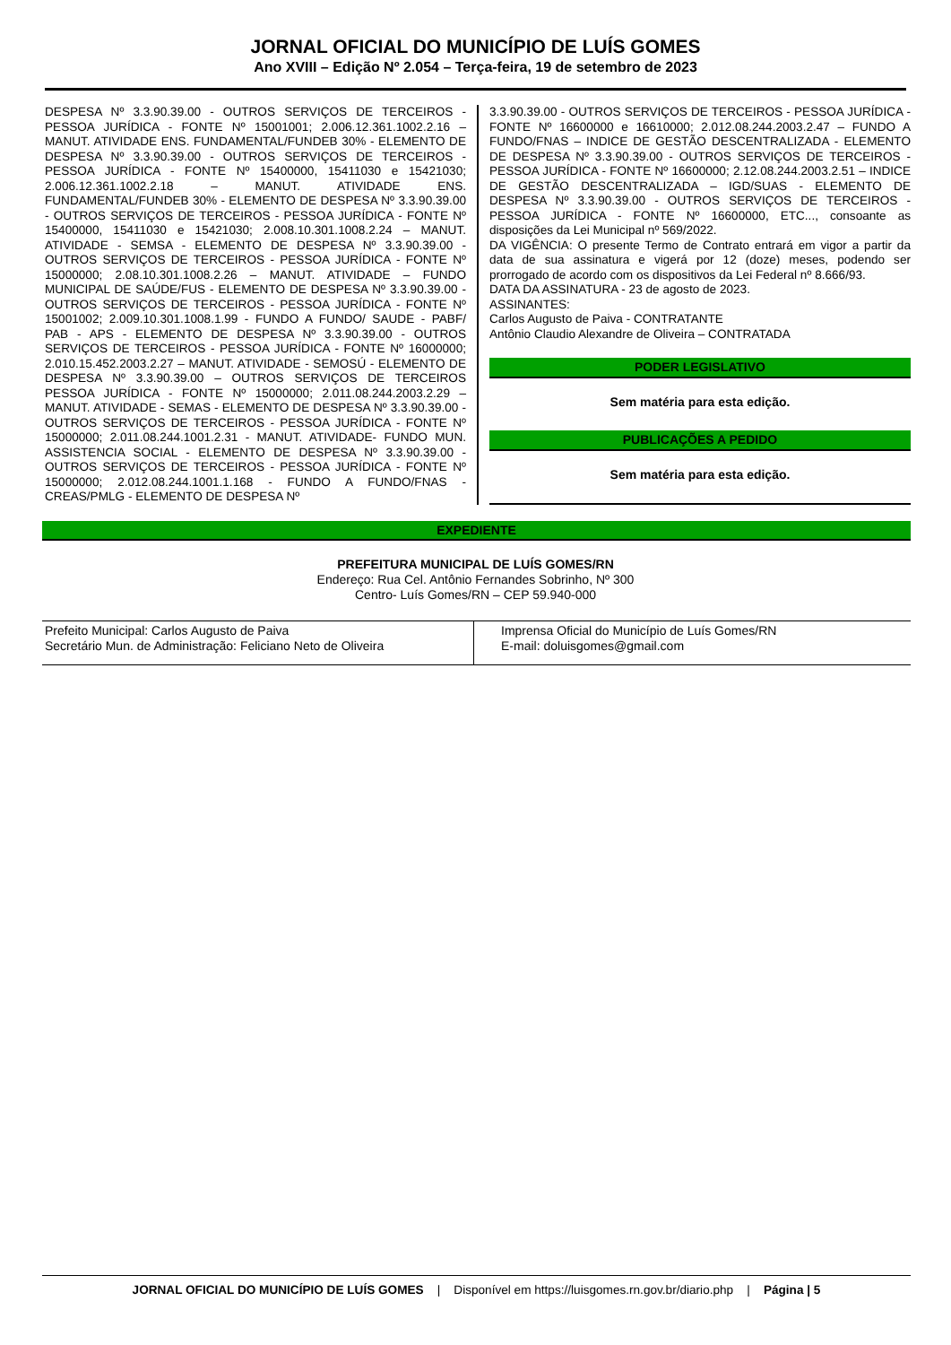JORNAL OFICIAL DO MUNICÍPIO DE LUÍS GOMES
Ano XVIII – Edição Nº 2.054 – Terça-feira, 19 de setembro de 2023
DESPESA Nº 3.3.90.39.00 - OUTROS SERVIÇOS DE TERCEIROS - PESSOA JURÍDICA - FONTE Nº 15001001; 2.006.12.361.1002.2.16 – MANUT. ATIVIDADE ENS. FUNDAMENTAL/FUNDEB 30% - ELEMENTO DE DESPESA Nº 3.3.90.39.00 - OUTROS SERVIÇOS DE TERCEIROS - PESSOA JURÍDICA - FONTE Nº 15400000, 15411030 e 15421030; 2.006.12.361.1002.2.18 – MANUT. ATIVIDADE ENS. FUNDAMENTAL/FUNDEB 30% - ELEMENTO DE DESPESA Nº 3.3.90.39.00 - OUTROS SERVIÇOS DE TERCEIROS - PESSOA JURÍDICA - FONTE Nº 15400000, 15411030 e 15421030; 2.008.10.301.1008.2.24 – MANUT. ATIVIDADE - SEMSA - ELEMENTO DE DESPESA Nº 3.3.90.39.00 - OUTROS SERVIÇOS DE TERCEIROS - PESSOA JURÍDICA - FONTE Nº 15000000; 2.08.10.301.1008.2.26 – MANUT. ATIVIDADE – FUNDO MUNICIPAL DE SAÚDE/FUS - ELEMENTO DE DESPESA Nº 3.3.90.39.00 - OUTROS SERVIÇOS DE TERCEIROS - PESSOA JURÍDICA - FONTE Nº 15001002; 2.009.10.301.1008.1.99 - FUNDO A FUNDO/ SAUDE - PABF/ PAB - APS - ELEMENTO DE DESPESA Nº 3.3.90.39.00 - OUTROS SERVIÇOS DE TERCEIROS - PESSOA JURÍDICA - FONTE Nº 16000000; 2.010.15.452.2003.2.27 – MANUT. ATIVIDADE - SEMOSÚ - ELEMENTO DE DESPESA Nº 3.3.90.39.00 – OUTROS SERVIÇOS DE TERCEIROS PESSOA JURÍDICA - FONTE Nº 15000000; 2.011.08.244.2003.2.29 – MANUT. ATIVIDADE - SEMAS - ELEMENTO DE DESPESA Nº 3.3.90.39.00 - OUTROS SERVIÇOS DE TERCEIROS - PESSOA JURÍDICA - FONTE Nº 15000000; 2.011.08.244.1001.2.31 - MANUT. ATIVIDADE- FUNDO MUN. ASSISTENCIA SOCIAL - ELEMENTO DE DESPESA Nº 3.3.90.39.00 - OUTROS SERVIÇOS DE TERCEIROS - PESSOA JURÍDICA - FONTE Nº 15000000; 2.012.08.244.1001.1.168 - FUNDO A FUNDO/FNAS - CREAS/PMLG - ELEMENTO DE DESPESA Nº
3.3.90.39.00 - OUTROS SERVIÇOS DE TERCEIROS - PESSOA JURÍDICA - FONTE Nº 16600000 e 16610000; 2.012.08.244.2003.2.47 – FUNDO A FUNDO/FNAS – INDICE DE GESTÃO DESCENTRALIZADA - ELEMENTO DE DESPESA Nº 3.3.90.39.00 - OUTROS SERVIÇOS DE TERCEIROS - PESSOA JURÍDICA - FONTE Nº 16600000; 2.12.08.244.2003.2.51 – INDICE DE GESTÃO DESCENTRALIZADA – IGD/SUAS - ELEMENTO DE DESPESA Nº 3.3.90.39.00 - OUTROS SERVIÇOS DE TERCEIROS - PESSOA JURÍDICA - FONTE Nº 16600000, ETC..., consoante as disposições da Lei Municipal nº 569/2022.
DA VIGÊNCIA: O presente Termo de Contrato entrará em vigor a partir da data de sua assinatura e vigerá por 12 (doze) meses, podendo ser prorrogado de acordo com os dispositivos da Lei Federal nº 8.666/93.
DATA DA ASSINATURA - 23 de agosto de 2023.
ASSINANTES:
Carlos Augusto de Paiva - CONTRATANTE
Antônio Claudio Alexandre de Oliveira – CONTRATADA
PODER LEGISLATIVO
Sem matéria para esta edição.
PUBLICAÇÕES A PEDIDO
Sem matéria para esta edição.
EXPEDIENTE
PREFEITURA MUNICIPAL DE LUÍS GOMES/RN
Endereço: Rua Cel. Antônio Fernandes Sobrinho, Nº 300
Centro- Luís Gomes/RN – CEP 59.940-000
Prefeito Municipal: Carlos Augusto de Paiva
Secretário Mun. de Administração: Feliciano Neto de Oliveira
Imprensa Oficial do Município de Luís Gomes/RN
E-mail: doluisgomes@gmail.com
JORNAL OFICIAL DO MUNICÍPIO DE LUÍS GOMES | Disponível em https://luisgomes.rn.gov.br/diario.php | Página | 5